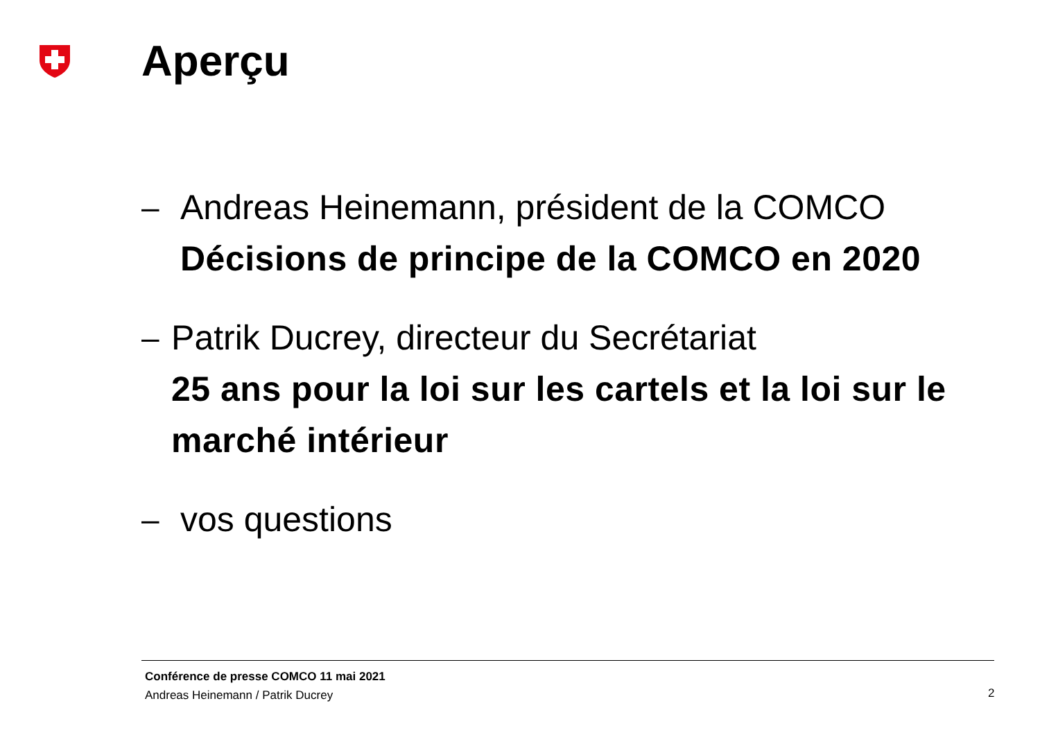Aperçu
– Andreas Heinemann, président de la COMCO
Décisions de principe de la COMCO en 2020
– Patrik Ducrey, directeur du Secrétariat
25 ans pour la loi sur les cartels et la loi sur le marché intérieur
– vos questions
Conférence de presse COMCO 11 mai 2021
Andreas Heinemann / Patrik Ducrey
2